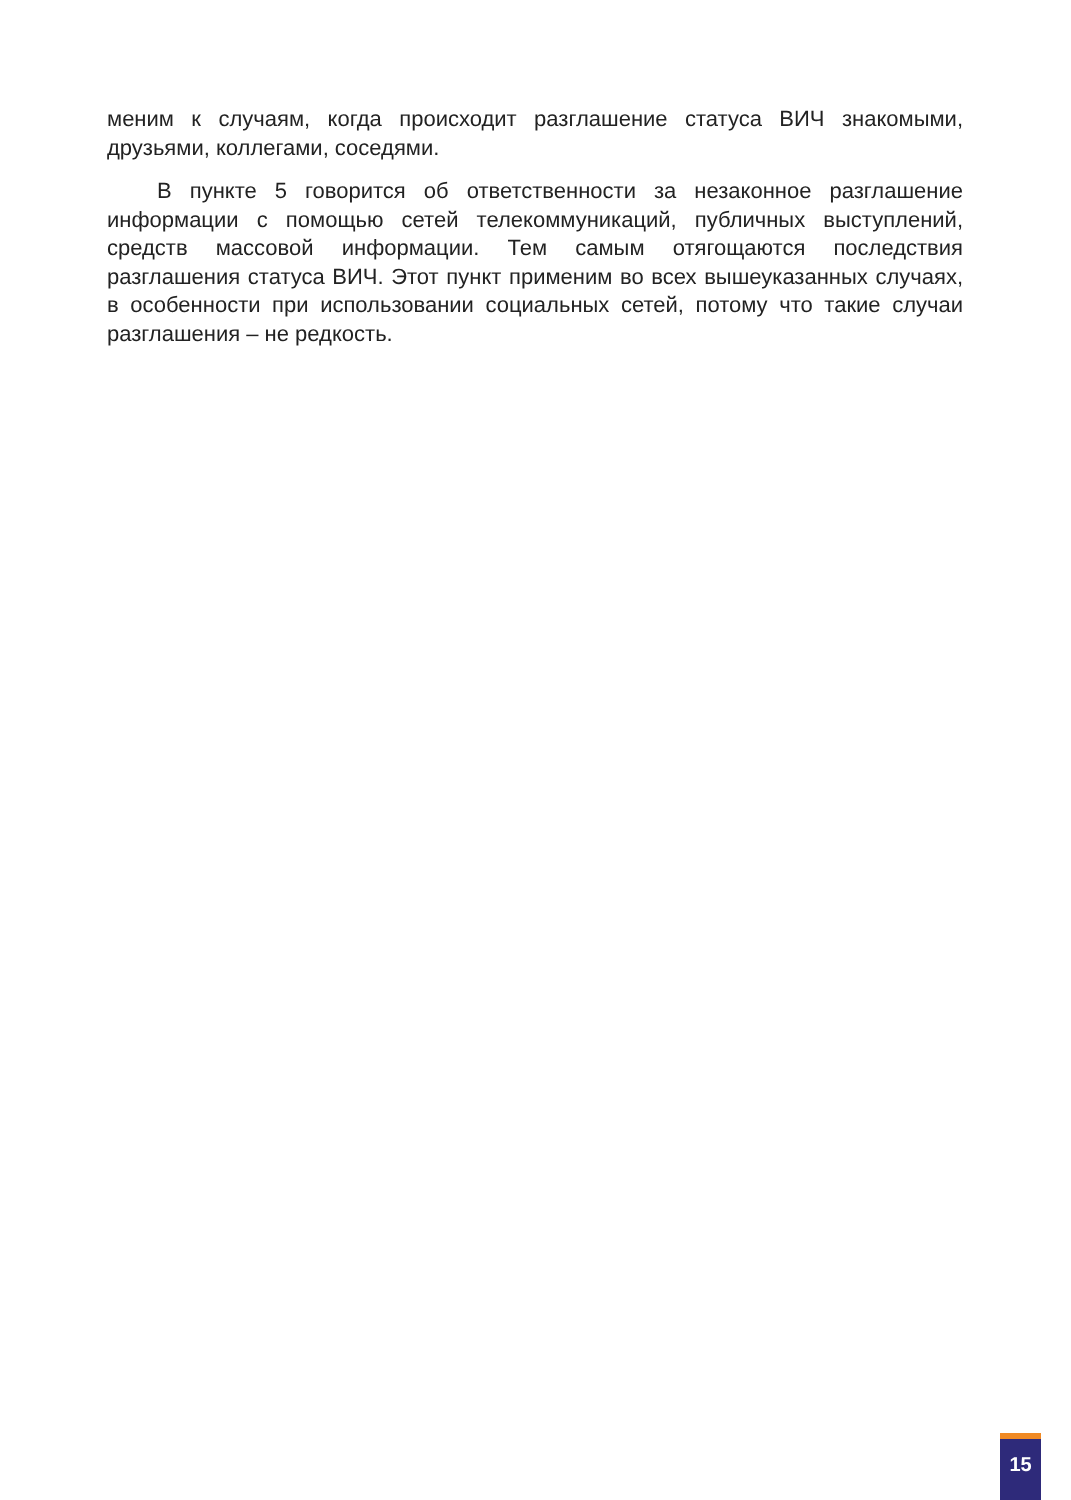меним к случаям, когда происходит разглашение статуса ВИЧ знакомыми, друзьями, коллегами, соседями.
В пункте 5 говорится об ответственности за незаконное разглашение информации с помощью сетей телекоммуникаций, публичных выступлений, средств массовой информации. Тем самым отягощаются последствия разглашения статуса ВИЧ. Этот пункт применим во всех вышеуказанных случаях, в особенности при использовании социальных сетей, потому что такие случаи разглашения – не редкость.
15